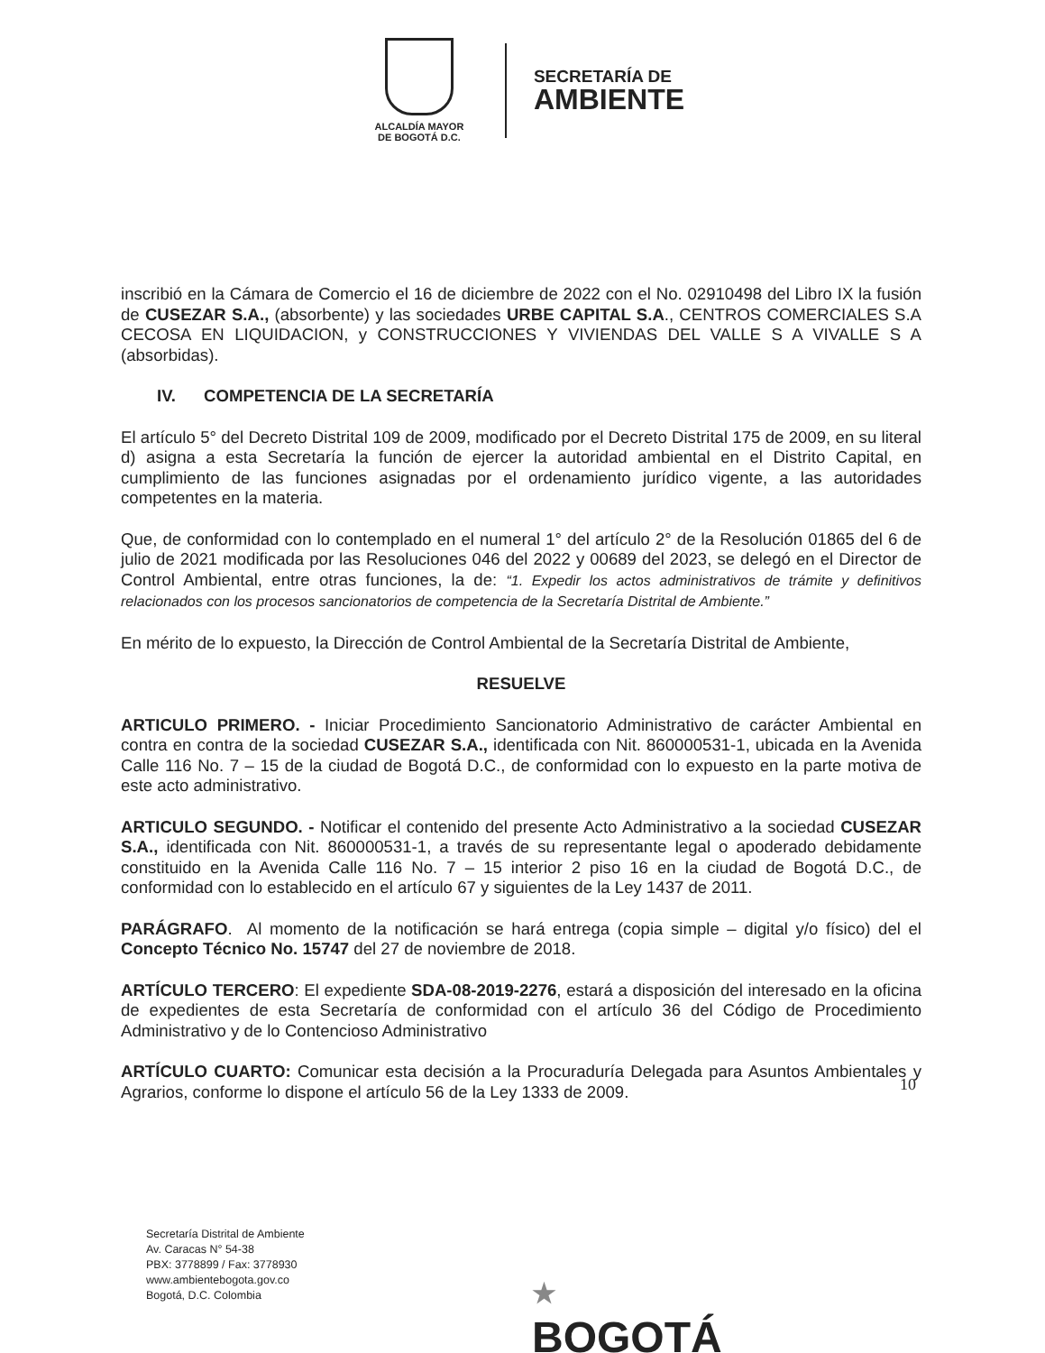ALCALDÍA MAYOR
DE BOGOTÁ D.C.
SECRETARÍA DE
AMBIENTE
inscribió en la Cámara de Comercio el 16 de diciembre de 2022 con el No. 02910498 del Libro IX la fusión de CUSEZAR S.A., (absorbente) y las sociedades URBE CAPITAL S.A., CENTROS COMERCIALES S.A CECOSA EN LIQUIDACION, y CONSTRUCCIONES Y VIVIENDAS DEL VALLE S A VIVALLE S A (absorbidas).
IV. COMPETENCIA DE LA SECRETARÍA
El artículo 5° del Decreto Distrital 109 de 2009, modificado por el Decreto Distrital 175 de 2009, en su literal d) asigna a esta Secretaría la función de ejercer la autoridad ambiental en el Distrito Capital, en cumplimiento de las funciones asignadas por el ordenamiento jurídico vigente, a las autoridades competentes en la materia.
Que, de conformidad con lo contemplado en el numeral 1° del artículo 2° de la Resolución 01865 del 6 de julio de 2021 modificada por las Resoluciones 046 del 2022 y 00689 del 2023, se delegó en el Director de Control Ambiental, entre otras funciones, la de: “1. Expedir los actos administrativos de trámite y definitivos relacionados con los procesos sancionatorios de competencia de la Secretaría Distrital de Ambiente.”
En mérito de lo expuesto, la Dirección de Control Ambiental de la Secretaría Distrital de Ambiente,
RESUELVE
ARTICULO PRIMERO. - Iniciar Procedimiento Sancionatorio Administrativo de carácter Ambiental en contra en contra de la sociedad CUSEZAR S.A., identificada con Nit. 860000531-1, ubicada en la Avenida Calle 116 No. 7 – 15 de la ciudad de Bogotá D.C., de conformidad con lo expuesto en la parte motiva de este acto administrativo.
ARTICULO SEGUNDO. - Notificar el contenido del presente Acto Administrativo a la sociedad CUSEZAR S.A., identificada con Nit. 860000531-1, a través de su representante legal o apoderado debidamente constituido en la Avenida Calle 116 No. 7 – 15 interior 2 piso 16 en la ciudad de Bogotá D.C., de conformidad con lo establecido en el artículo 67 y siguientes de la Ley 1437 de 2011.
PARÁGRAFO. Al momento de la notificación se hará entrega (copia simple – digital y/o físico) del el Concepto Técnico No. 15747 del 27 de noviembre de 2018.
ARTÍCULO TERCERO: El expediente SDA-08-2019-2276, estará a disposición del interesado en la oficina de expedientes de esta Secretaría de conformidad con el artículo 36 del Código de Procedimiento Administrativo y de lo Contencioso Administrativo
ARTÍCULO CUARTO: Comunicar esta decisión a la Procuraduría Delegada para Asuntos Ambientales y Agrarios, conforme lo dispone el artículo 56 de la Ley 1333 de 2009.
10
Secretaría Distrital de Ambiente
Av. Caracas N° 54-38
PBX: 3778899 / Fax: 3778930
www.ambientebogota.gov.co
Bogotá, D.C. Colombia
★
BOGOTÁ